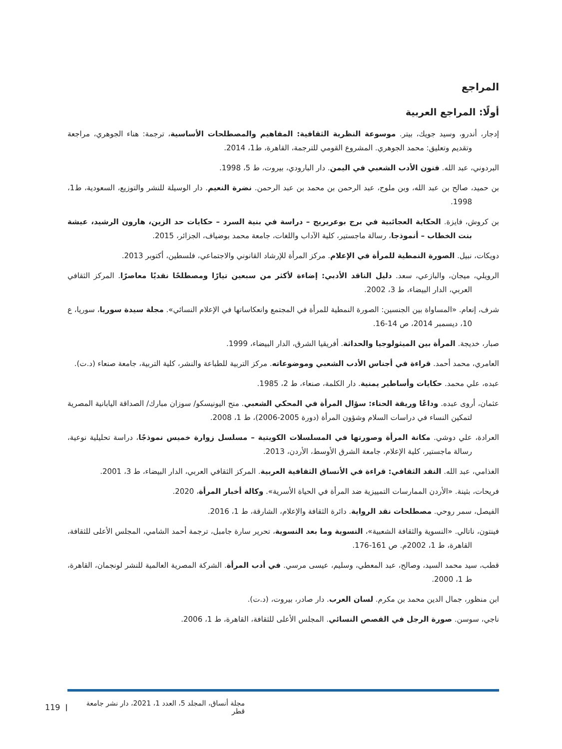المراجع
أولًا: المراجع العربية
إدجار، أندرو، وسيد جويك، بيتر. موسوعة النظرية الثقافية: المفاهيم والمصطلحات الأساسية، ترجمة: هناء الجوهري، مراجعة وتقديم وتعليق: محمد الجوهري. المشروع القومي للترجمة، القاهرة، ط1، 2014.
البردوني، عبد الله. فنون الأدب الشعبي في اليمن. دار البارودي، بيروت، ط 5، 1998.
بن حميد، صالح بن عبد الله، وبن ملوح، عبد الرحمن بن محمد بن عبد الرحمن. نضرة النعيم. دار الوسيلة للنشر والتوزيع، السعودية، ط1، 1998.
بن كروش، فايزة. الحكاية العجائبية في برج بوعريريج – دراسة في بنية السرد – حكايات حد الزين، هارون الرشيد، عيشة بنت الخطاب – أنموذجا، رسالة ماجستير، كلية الآداب واللغات، جامعة محمد بوضياف، الجزائر، 2015.
دويكات، نبيل. الصورة النمطية للمرأة في الإعلام. مركز المرأة للإرشاد القانوني والاجتماعي، فلسطين، أكتوبر 2013.
الرويلي، ميجان، والبازعي، سعد. دليل الناقد الأدبي: إضاءة لأكثر من سبعين تيارًا ومصطلحًا نقديًا معاصرًا. المركز الثقافي العربي، الدار البيضاء، ط 3، 2002.
شرف، إنعام. «المساواة بين الجنسين: الصورة النمطية للمرأة في المجتمع وانعكاساتها في الإعلام النسائي». مجلة سيدة سوريا، سوريا، ع 10، ديسمبر 2014، ص 14-16.
صبار، خديجة. المرأة بين الميثولوجيا والحداثة. أفريقيا الشرق، الدار البيضاء، 1999.
العامري، محمد أحمد. قراءة في أجناس الأدب الشعبي وموضوعاته. مركز التربية للطباعة والنشر، كلية التربية، جامعة صنعاء (د.ت).
عبده، علي محمد. حكايات وأساطير يمنية. دار الكلمة، صنعاء، ط 2، 1985.
عثمان، أروى عبده. وداعًا وريقة الحناء: سؤال المرأة في المحكي الشعبي. منح اليونيسكو/ سوزان مبارك/ الصداقة اليابانية المصرية لتمكين النساء في دراسات السلام وشؤون المرأة (دورة 2005-2006)، ط 1، 2008.
العرادة، علي دوشي. مكانة المرأة وصورتها في المسلسلات الكويتية – مسلسل زوارة خميس نموذجًا، دراسة تحليلية نوعية، رسالة ماجستير، كلية الإعلام، جامعة الشرق الأوسط، الأردن، 2013.
الغذامي، عبد الله. النقد الثقافي: قراءة في الأنساق الثقافية العربية. المركز الثقافي العربي، الدار البيضاء، ط 3، 2001.
فريحات، بثينة. «الأردن الممارسات التمييزية ضد المرأة في الحياة الأسرية». وكالة أخبار المرأة، 2020.
الفيصل، سمر روحي. مصطلحات نقد الرواية. دائرة الثقافة والإعلام، الشارقة، ط 1، 2016.
فينتون، ناتالي. «النسوية والثقافة الشعبية»، النسوية وما بعد النسوية، تحرير سارة جامبل، ترجمة أحمد الشامي، المجلس الأعلى للثقافة، القاهرة، ط 1، 2002م. ص 161-176.
قطب، سيد محمد السيد، وصالح، عبد المعطي، وسليم، عيسى مرسي. في أدب المرأة. الشركة المصرية العالمية للنشر لونجمان، القاهرة، ط 1، 2000.
ابن منظور، جمال الدين محمد بن مكرم. لسان العرب. دار صادر، بيروت، (د.ت).
ناجي، سوسن. صورة الرجل في القصص النسائي. المجلس الأعلى للثقافة، القاهرة، ط 1، 2006.
119 | مجلة أنساق، المجلد 5، العدد 1، 2021، دار نشر جامعة قطر